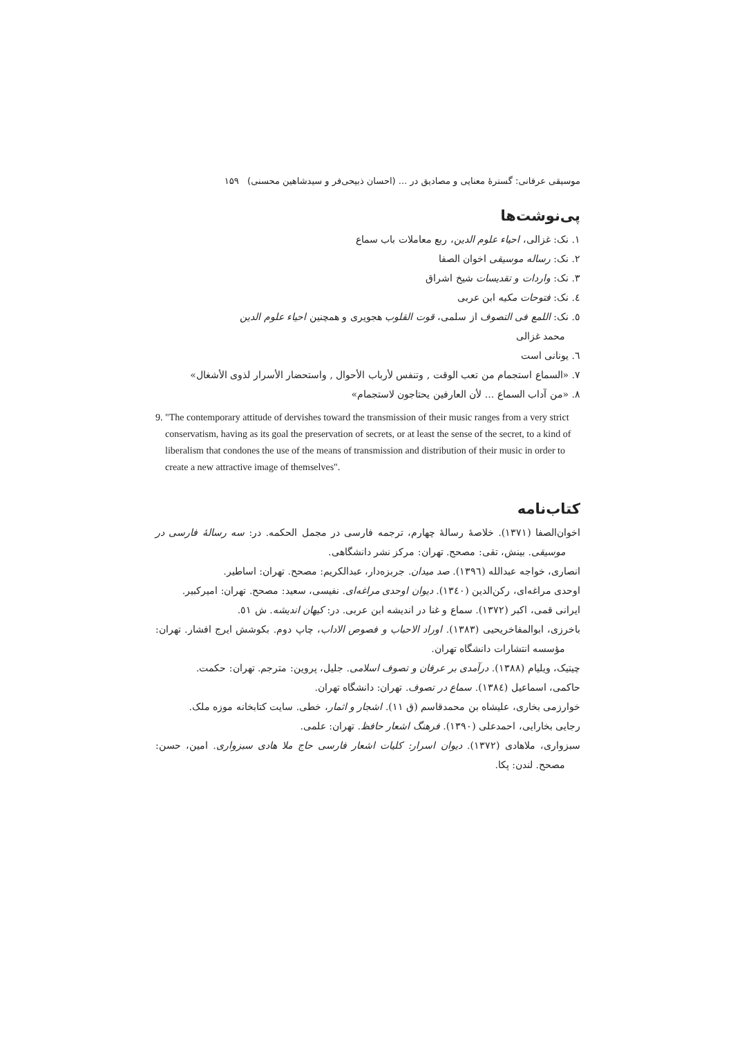موسیقی عرفانی: گسترهٔ معنایی و مصادیق در ... (احسان ذبیحی‌فر و سیدشاهین محسنی) ۱۵۹
پی‌نوشت‌ها
۱. نک: غزالی، احیاء علوم الدین، ربع معاملات باب سماع
۲. نک: رساله موسیقی اخوان الصفا
۳. نک: واردات و تقدیسات شیخ اشراق
٤. نک: فتوحات مکیه ابن عربی
٥. نک: اللمع فی التصوف از سلمی، قوت القلوب هجویری و همچنین احیاء علوم الدین
محمد غزالی
٦. یونانی است
۷. «السماع استجمام من تعب الوقت , وتنفس لأرباب الأحوال , واستحضار الأسرار لذوی الأشغال»
۸. «من آداب السماع ... لأن العارفین یحتاجون لاستجمام»
9. "The contemporary attitude of dervishes toward the transmission of their music ranges from a very strict conservatism, having as its goal the preservation of secrets, or at least the sense of the secret, to a kind of liberalism that condones the use of the means of transmission and distribution of their music in order to create a new attractive image of themselves".
کتاب‌نامه
اخوان‌الصفا (۱۳۷۱). خلاصهٔ رسالهٔ چهارم، ترجمه فارسی در مجمل الحکمه. در: سه رسالهٔ فارسی در موسیقی. بینش، تقی: مصحح. تهران: مرکز نشر دانشگاهی.
انصاری، خواجه عبدالله (۱۳۹٦). صد میدان. جربزه‌دار، عبدالکریم: مصحح. تهران: اساطیر.
اوحدی مراغه‌ای، رکن‌الدین (۱۳٤۰). دیوان اوحدی مراغه‌ای. نفیسی، سعید: مصحح. تهران: امیرکبیر.
ایرانی قمی، اکبر (۱۳۷۲). سماع و غنا در اندیشه ابن عربی. در: کیهان اندیشه. ش ٥۱.
باخرزی، ابوالمفاخریحیی (۱۳۸۳). اوراد الاحباب و فصوص الاداب، چاپ دوم. بکوشش ایرج افشار. تهران: مؤسسه انتشارات دانشگاه تهران.
چیتیک، ویلیام (۱۳۸۸). درآمدی بر عرفان و تصوف اسلامی. جلیل، پروین: مترجم. تهران: حکمت.
حاکمی، اسماعیل (۱۳۸٤). سماع در تصوف. تهران: دانشگاه تهران.
خوارزمی بخاری، علیشاه بن محمدقاسم (ق ۱۱). اشجار و اثمار، خطی. سایت کتابخانه موزه ملک.
رجایی بخارایی، احمدعلی (۱۳۹۰). فرهنگ اشعار حافظ. تهران: علمی.
سبزواری، ملاهادی (۱۳۷۲). دیوان اسرار: کلیات اشعار فارسی حاج ملا هادی سبزواری. امین، حسن: مصحح. لندن: پکا.